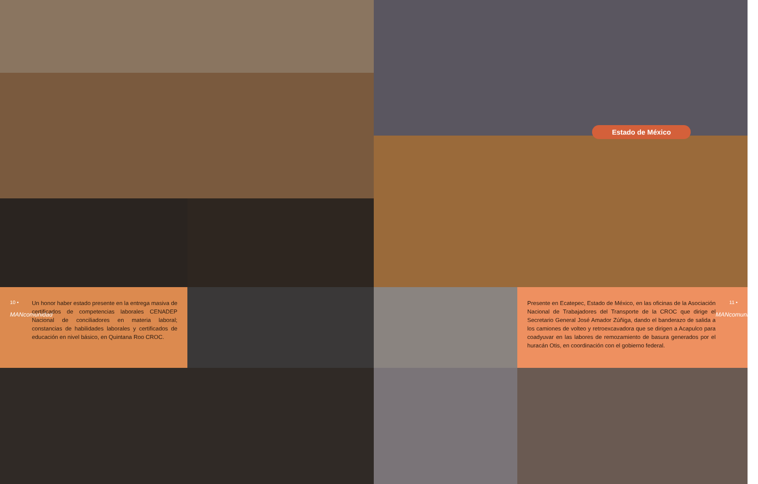10 •
MANcomunidad
Un honor haber estado presente en la entrega masiva de certificados de competencias laborales CENADEP Nacional de conciliadores en materia laboral; constancias de habilidades laborales y certificados de educación en nivel básico, en Quintana Roo CROC.
Presente en Ecatepec, Estado de México, en las oficinas de la Asociación Nacional de Trabajadores del Transporte de la CROC que dirige el Secretario General José Amador Zúñiga, dando el banderazo de salida a los camiones de volteo y retroexcavadora que se dirigen a Acapulco para coadyuvar en las labores de remozamiento de basura generados por el huracán Otis, en coordinación con el gobierno federal.
11 •
MANcomunidad
Estado de México